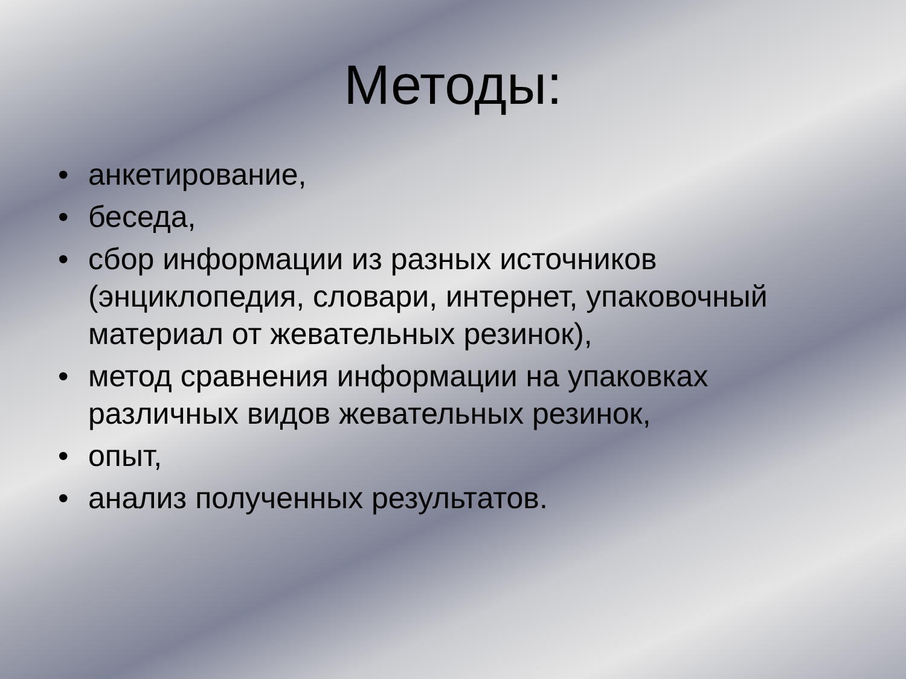Методы:
• анкетирование,
• беседа,
• сбор информации из разных источников (энциклопедия, словари, интернет, упаковочный материал от жевательных резинок),
• метод сравнения информации на упаковках различных видов жевательных резинок,
• опыт,
• анализ полученных результатов.